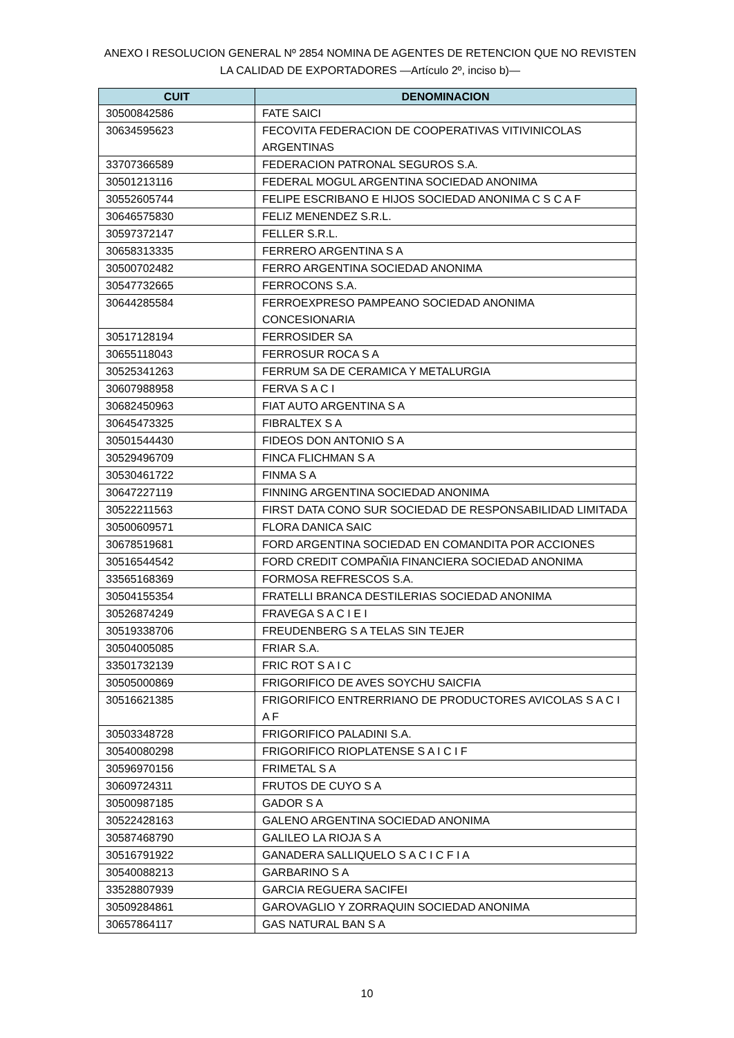ANEXO I RESOLUCION GENERAL Nº 2854 NOMINA DE AGENTES DE RETENCION QUE NO REVISTEN LA CALIDAD DE EXPORTADORES —Artículo 2º, inciso b)—
| CUIT | DENOMINACION |
| --- | --- |
| 30500842586 | FATE SAICI |
| 30634595623 | FECOVITA FEDERACION DE COOPERATIVAS VITIVINICOLAS ARGENTINAS |
| 33707366589 | FEDERACION PATRONAL SEGUROS S.A. |
| 30501213116 | FEDERAL MOGUL ARGENTINA SOCIEDAD ANONIMA |
| 30552605744 | FELIPE ESCRIBANO E HIJOS SOCIEDAD ANONIMA C S C A F |
| 30646575830 | FELIZ MENENDEZ S.R.L. |
| 30597372147 | FELLER S.R.L. |
| 30658313335 | FERRERO ARGENTINA S A |
| 30500702482 | FERRO ARGENTINA SOCIEDAD ANONIMA |
| 30547732665 | FERROCONS S.A. |
| 30644285584 | FERROEXPRESO PAMPEANO SOCIEDAD ANONIMA CONCESIONARIA |
| 30517128194 | FERROSIDER SA |
| 30655118043 | FERROSUR ROCA S A |
| 30525341263 | FERRUM SA DE CERAMICA Y METALURGIA |
| 30607988958 | FERVA S A C I |
| 30682450963 | FIAT AUTO ARGENTINA S A |
| 30645473325 | FIBRALTEX S A |
| 30501544430 | FIDEOS DON ANTONIO S A |
| 30529496709 | FINCA FLICHMAN S A |
| 30530461722 | FINMA S A |
| 30647227119 | FINNING ARGENTINA SOCIEDAD ANONIMA |
| 30522211563 | FIRST DATA CONO SUR SOCIEDAD DE RESPONSABILIDAD LIMITADA |
| 30500609571 | FLORA DANICA SAIC |
| 30678519681 | FORD ARGENTINA SOCIEDAD EN COMANDITA POR ACCIONES |
| 30516544542 | FORD CREDIT COMPAÑIA FINANCIERA SOCIEDAD ANONIMA |
| 33565168369 | FORMOSA REFRESCOS S.A. |
| 30504155354 | FRATELLI BRANCA DESTILERIAS SOCIEDAD ANONIMA |
| 30526874249 | FRAVEGA S A C I E I |
| 30519338706 | FREUDENBERG S A TELAS SIN TEJER |
| 30504005085 | FRIAR S.A. |
| 33501732139 | FRIC ROT S A I C |
| 30505000869 | FRIGORIFICO DE AVES SOYCHU SAICFIA |
| 30516621385 | FRIGORIFICO ENTRERRIANO DE PRODUCTORES AVICOLAS S A C I A F |
| 30503348728 | FRIGORIFICO PALADINI S.A. |
| 30540080298 | FRIGORIFICO RIOPLATENSE S A I C I F |
| 30596970156 | FRIMETAL S A |
| 30609724311 | FRUTOS DE CUYO S A |
| 30500987185 | GADOR S A |
| 30522428163 | GALENO ARGENTINA SOCIEDAD ANONIMA |
| 30587468790 | GALILEO LA RIOJA S A |
| 30516791922 | GANADERA SALLIQUELO S A C I C F I A |
| 30540088213 | GARBARINO S A |
| 33528807939 | GARCIA REGUERA SACIFEI |
| 30509284861 | GAROVAGLIO Y ZORRAQUIN SOCIEDAD ANONIMA |
| 30657864117 | GAS NATURAL BAN S A |
10